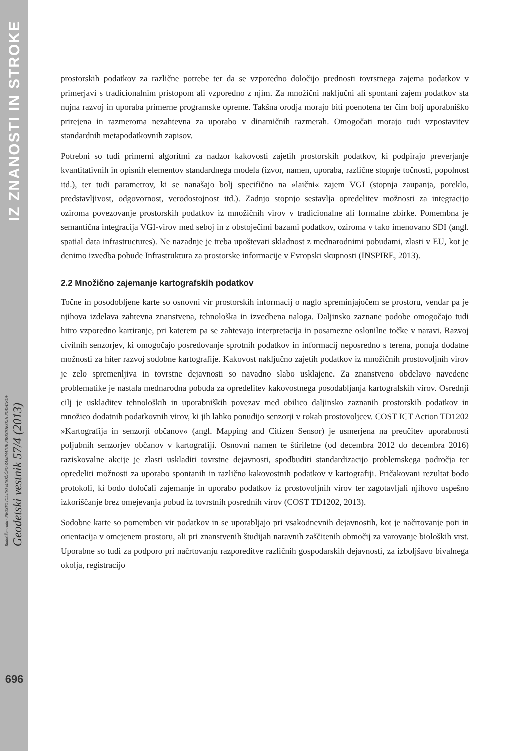IZ ZNANOSTI IN STROKE
Radoš Šumrada - PROSTOVOLJNO MNOŽIČNO ZAJEMANJE PROSTORSKIH PODATKOV
Geodetski vestnik 57/4 (2013)
696
prostorskih podatkov za različne potrebe ter da se vzporedno določijo prednosti tovrstnega zajema podatkov v primerjavi s tradicionalnim pristopom ali vzporedno z njim. Za množični naključni ali spontani zajem podatkov sta nujna razvoj in uporaba primerne programske opreme. Takšna orodja morajo biti poenotena ter čim bolj uporabniško prirejena in razmeroma nezahtevna za uporabo v dinamičnih razmerah. Omogočati morajo tudi vzpostavitev standardnih metapodatkovnih zapisov.
Potrebni so tudi primerni algoritmi za nadzor kakovosti zajetih prostorskih podatkov, ki podpirajo preverjanje kvantitativnih in opisnih elementov standardnega modela (izvor, namen, uporaba, različne stopnje točnosti, popolnost itd.), ter tudi parametrov, ki se nanašajo bolj specifično na »laični« zajem VGI (stopnja zaupanja, poreklo, predstavljivost, odgovornost, verodostojnost itd.). Zadnjo stopnjo sestavlja opredelitev možnosti za integracijo oziroma povezovanje prostorskih podatkov iz množičnih virov v tradicionalne ali formalne zbirke. Pomembna je semantična integracija VGI-virov med seboj in z obstoječimi bazami podatkov, oziroma v tako imenovano SDI (angl. spatial data infrastructures). Ne nazadnje je treba upoštevati skladnost z mednarodnimi pobudami, zlasti v EU, kot je denimo izvedba pobude Infrastruktura za prostorske informacije v Evropski skupnosti (INSPIRE, 2013).
2.2 Množično zajemanje kartografskih podatkov
Točne in posodobljene karte so osnovni vir prostorskih informacij o naglo spreminjajočem se prostoru, vendar pa je njihova izdelava zahtevna znanstvena, tehnološka in izvedbena naloga. Daljinsko zaznane podobe omogočajo tudi hitro vzporedno kartiranje, pri katerem pa se zahtevajo interpretacija in posamezne oslonilne točke v naravi. Razvoj civilnih senzorjev, ki omogočajo posredovanje sprotnih podatkov in informacij neposredno s terena, ponuja dodatne možnosti za hiter razvoj sodobne kartografije. Kakovost naključno zajetih podatkov iz množičnih prostovoljnih virov je zelo spremenljiva in tovrstne dejavnosti so navadno slabo usklajene. Za znanstveno obdelavo navedene problematike je nastala mednarodna pobuda za opredelitev kakovostnega posodabljanja kartografskih virov. Osrednji cilj je uskladitev tehnoloških in uporabniških povezav med obilico daljinsko zaznanih prostorskih podatkov in množico dodatnih podatkovnih virov, ki jih lahko ponudijo senzorji v rokah prostovoljcev. COST ICT Action TD1202 »Kartografija in senzorji občanov« (angl. Mapping and Citizen Sensor) je usmerjena na preučitev uporabnosti poljubnih senzorjev občanov v kartografiji. Osnovni namen te štiriletne (od decembra 2012 do decembra 2016) raziskovalne akcije je zlasti uskladiti tovrstne dejavnosti, spodbuditi standardizacijo problemskega področja ter opredeliti možnosti za uporabo spontanih in različno kakovostnih podatkov v kartografiji. Pričakovani rezultat bodo protokoli, ki bodo določali zajemanje in uporabo podatkov iz prostovoljnih virov ter zagotavljali njihovo uspešno izkoriščanje brez omejevanja pobud iz tovrstnih posrednih virov (COST TD1202, 2013).
Sodobne karte so pomemben vir podatkov in se uporabljajo pri vsakodnevnih dejavnostih, kot je načrtovanje poti in orientacija v omejenem prostoru, ali pri znanstvenih študijah naravnih zaščitenih območij za varovanje bioloških vrst. Uporabne so tudi za podporo pri načrtovanju razporeditve različnih gospodarskih dejavnosti, za izboljšavo bivalnega okolja, registracijo